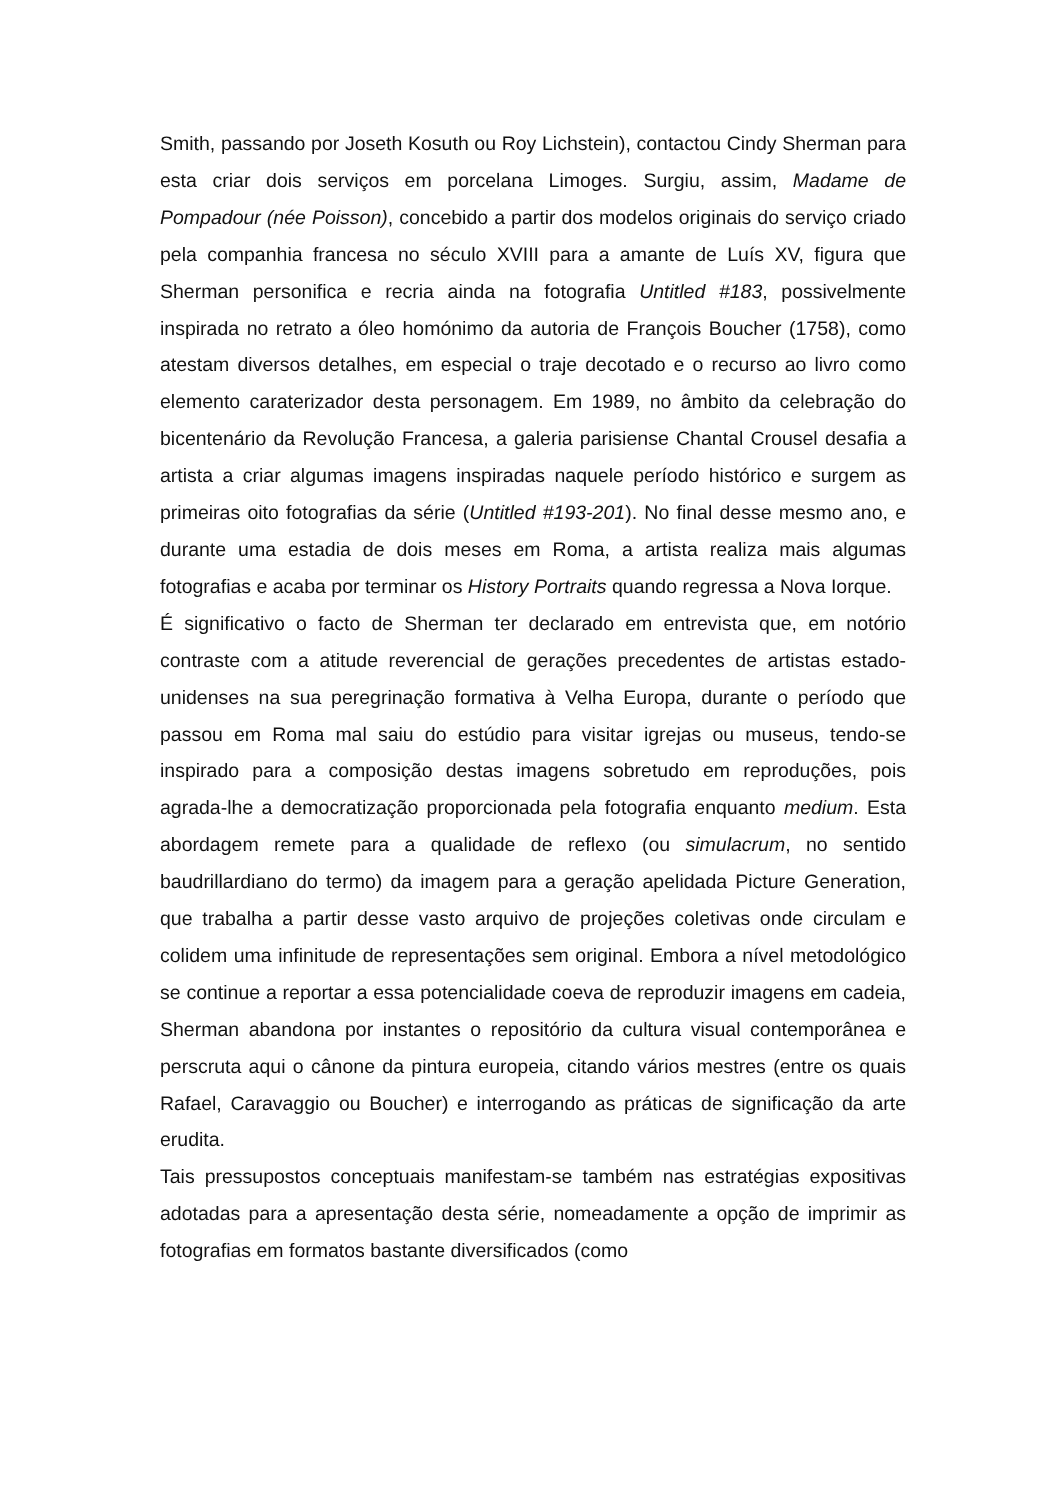Smith, passando por Joseth Kosuth ou Roy Lichstein), contactou Cindy Sherman para esta criar dois serviços em porcelana Limoges. Surgiu, assim, Madame de Pompadour (née Poisson), concebido a partir dos modelos originais do serviço criado pela companhia francesa no século XVIII para a amante de Luís XV, figura que Sherman personifica e recria ainda na fotografia Untitled #183, possivelmente inspirada no retrato a óleo homónimo da autoria de François Boucher (1758), como atestam diversos detalhes, em especial o traje decotado e o recurso ao livro como elemento caraterizador desta personagem. Em 1989, no âmbito da celebração do bicentenário da Revolução Francesa, a galeria parisiense Chantal Crousel desafia a artista a criar algumas imagens inspiradas naquele período histórico e surgem as primeiras oito fotografias da série (Untitled #193-201). No final desse mesmo ano, e durante uma estadia de dois meses em Roma, a artista realiza mais algumas fotografias e acaba por terminar os History Portraits quando regressa a Nova Iorque.
É significativo o facto de Sherman ter declarado em entrevista que, em notório contraste com a atitude reverencial de gerações precedentes de artistas estado-unidenses na sua peregrinação formativa à Velha Europa, durante o período que passou em Roma mal saiu do estúdio para visitar igrejas ou museus, tendo-se inspirado para a composição destas imagens sobretudo em reproduções, pois agrada-lhe a democratização proporcionada pela fotografia enquanto medium. Esta abordagem remete para a qualidade de reflexo (ou simulacrum, no sentido baudrillardiano do termo) da imagem para a geração apelidada Picture Generation, que trabalha a partir desse vasto arquivo de projeções coletivas onde circulam e colidem uma infinitude de representações sem original. Embora a nível metodológico se continue a reportar a essa potencialidade coeva de reproduzir imagens em cadeia, Sherman abandona por instantes o repositório da cultura visual contemporânea e perscruta aqui o cânone da pintura europeia, citando vários mestres (entre os quais Rafael, Caravaggio ou Boucher) e interrogando as práticas de significação da arte erudita.
Tais pressupostos conceptuais manifestam-se também nas estratégias expositivas adotadas para a apresentação desta série, nomeadamente a opção de imprimir as fotografias em formatos bastante diversificados (como